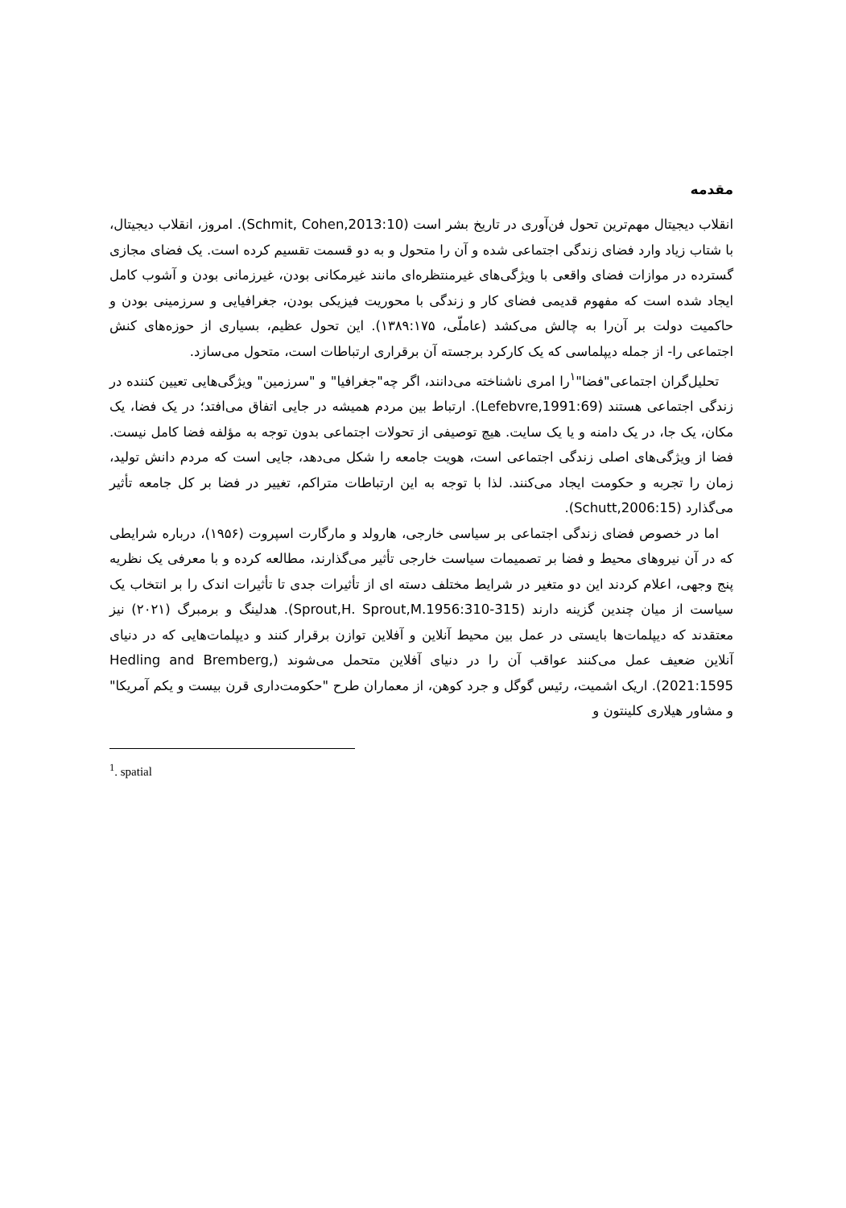مقدمه
انقلاب دیجیتال مهم‌ترین تحول فن‌آوری در تاریخ بشر است (Schmit, Cohen,2013:10). امروز، انقلاب دیجیتال، با شتاب زیاد وارد فضای زندگی اجتماعی شده و آن را متحول و به دو قسمت تقسیم کرده است. یک فضای مجازی گسترده در موازات فضای واقعی با ویژگی‌های غیرمنتظره‌ای مانند غیرمکانی بودن، غیرزمانی بودن و آشوب کامل ایجاد شده است که مفهوم قدیمی فضای کار و زندگی با محوریت فیزیکی بودن، جغرافیایی و سرزمینی بودن و حاکمیت دولت بر آن‌را به چالش می‌کشد (عاملّی، ۱۳۸۹:۱۷۵). این تحول عظیم، بسیاری از حوزه‌های کنش اجتماعی را- از جمله دیپلماسی که یک کارکرد برجسته آن برقراری ارتباطات است، متحول می‌سازد.
تحلیل‌گران اجتماعی"فضا"<sup>۱</sup>را امری ناشناخته می‌دانند، اگر چه"جغرافیا" و "سرزمین" ویژگی‌هایی تعیین کننده در زندگی اجتماعی هستند (Lefebvre,1991:69). ارتباط بین مردم همیشه در جایی اتفاق می‌افتد؛ در یک فضا، یک مکان، یک جا، در یک دامنه و یا یک سایت. هیچ توصیفی از تحولات اجتماعی بدون توجه به مؤلفه فضا کامل نیست. فضا از ویژگی‌های اصلی زندگی اجتماعی است، هویت جامعه را شکل می‌دهد، جایی است که مردم دانش تولید، زمان را تجربه و حکومت ایجاد می‌کنند. لذا با توجه به این ارتباطات متراکم، تغییر در فضا بر کل جامعه تأثیر می‌گذارد (Schutt,2006:15).
اما در خصوص فضای زندگی اجتماعی بر سیاسی خارجی، هارولد و مارگارت اسپروت (۱۹۵۶)، درباره شرایطی که در آن نیروهای محیط و فضا بر تصمیمات سیاست خارجی تأثیر می‌گذارند، مطالعه کرده و با معرفی یک نظریه پنج وجهی، اعلام کردند این دو متغیر در شرایط مختلف دسته ای از تأثیرات جدی تا تأثیرات اندک را بر انتخاب یک سیاست از میان چندین گزینه دارند (Sprout,H. Sprout,M.1956:310-315). هدلینگ و برمبرگ (۲۰۲۱) نیز معتقدند که دیپلمات‌ها بایستی در عمل بین محیط آنلاین و آفلاین توازن برقرار کنند و دیپلمات‌هایی که در دنیای آنلاین ضعیف عمل می‌کنند عواقب آن را در دنیای آفلاین متحمل می‌شوند (Hedling and Bremberg, 2021:1595). اریک اشمیت، رئیس گوگل و جرد کوهن، از معماران طرح "حکومت‌داری قرن بیست و یکم آمریکا" و مشاور هیلاری کلینتون و
<sup>1</sup>. spatial